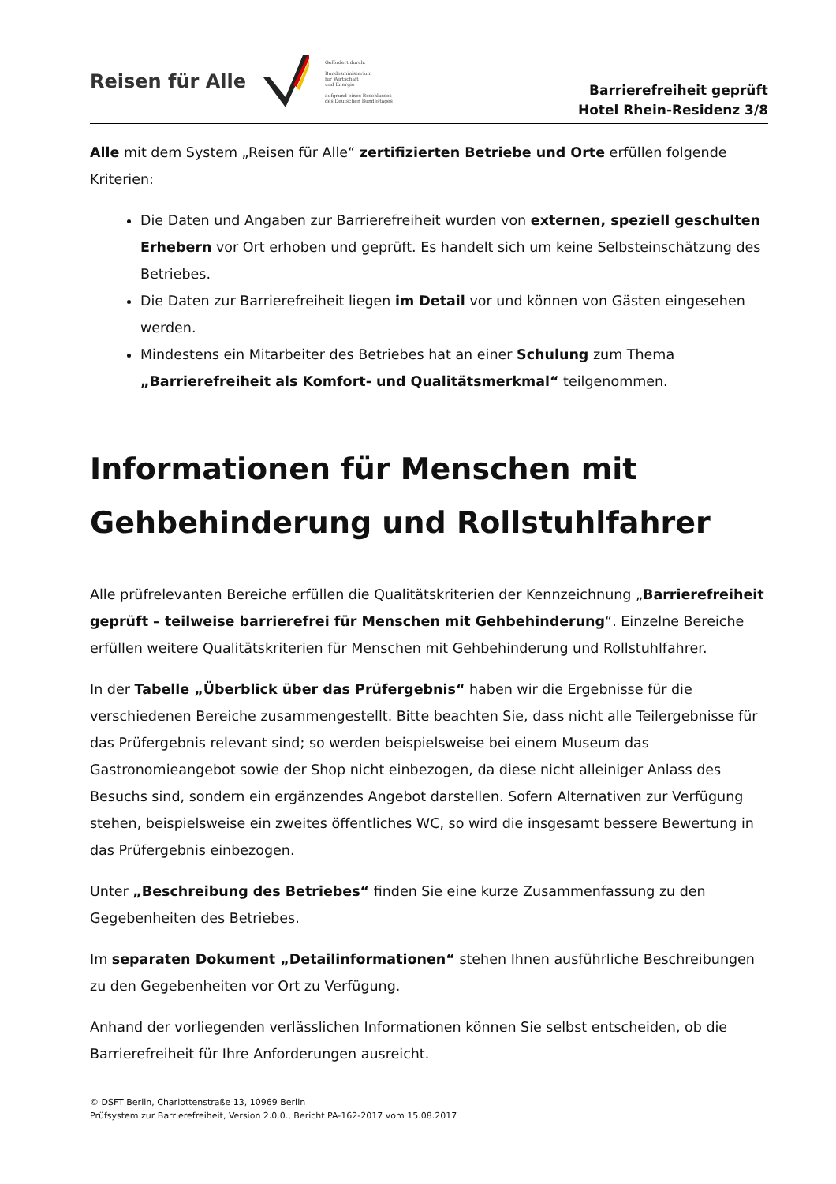Reisen für Alle
Gefördert durch:
Bundesministerium
für Wirtschaft
und Energie
aufgrund eines Beschlusses des Deutschen Bundestages
Barrierefreiheit geprüft
Hotel Rhein-Residenz 3/8
Alle mit dem System „Reisen für Alle“ zertifizierten Betriebe und Orte erfüllen folgende Kriterien:
Die Daten und Angaben zur Barrierefreiheit wurden von externen, speziell geschulten Erhebern vor Ort erhoben und geprüft. Es handelt sich um keine Selbsteinschätzung des Betriebes.
Die Daten zur Barrierefreiheit liegen im Detail vor und können von Gästen eingesehen werden.
Mindestens ein Mitarbeiter des Betriebes hat an einer Schulung zum Thema „Barrierefreiheit als Komfort- und Qualitätsmerkmal“ teilgenommen.
Informationen für Menschen mit Gehbehinderung und Rollstuhlfahrer
Alle prüfrelevanten Bereiche erfüllen die Qualitätskriterien der Kennzeichnung „Barrierefreiheit geprüft – teilweise barrierefrei für Menschen mit Gehbehinderung“. Einzelne Bereiche erfüllen weitere Qualitätskriterien für Menschen mit Gehbehinderung und Rollstuhlfahrer.
In der Tabelle „Überblick über das Prüfergebnis“ haben wir die Ergebnisse für die verschiedenen Bereiche zusammengestellt. Bitte beachten Sie, dass nicht alle Teilergebnisse für das Prüfergebnis relevant sind; so werden beispielsweise bei einem Museum das Gastronomieangebot sowie der Shop nicht einbezogen, da diese nicht alleiniger Anlass des Besuchs sind, sondern ein ergänzendes Angebot darstellen. Sofern Alternativen zur Verfügung stehen, beispielsweise ein zweites öffentliches WC, so wird die insgesamt bessere Bewertung in das Prüfergebnis einbezogen.
Unter „Beschreibung des Betriebes“ finden Sie eine kurze Zusammenfassung zu den Gegebenheiten des Betriebes.
Im separaten Dokument „Detailinformationen“ stehen Ihnen ausführliche Beschreibungen zu den Gegebenheiten vor Ort zu Verfügung.
Anhand der vorliegenden verlässlichen Informationen können Sie selbst entscheiden, ob die Barrierefreiheit für Ihre Anforderungen ausreicht.
© DSFT Berlin, Charlottenstraße 13, 10969 Berlin
Prüfsystem zur Barrierefreiheit, Version 2.0.0., Bericht PA-162-2017 vom 15.08.2017